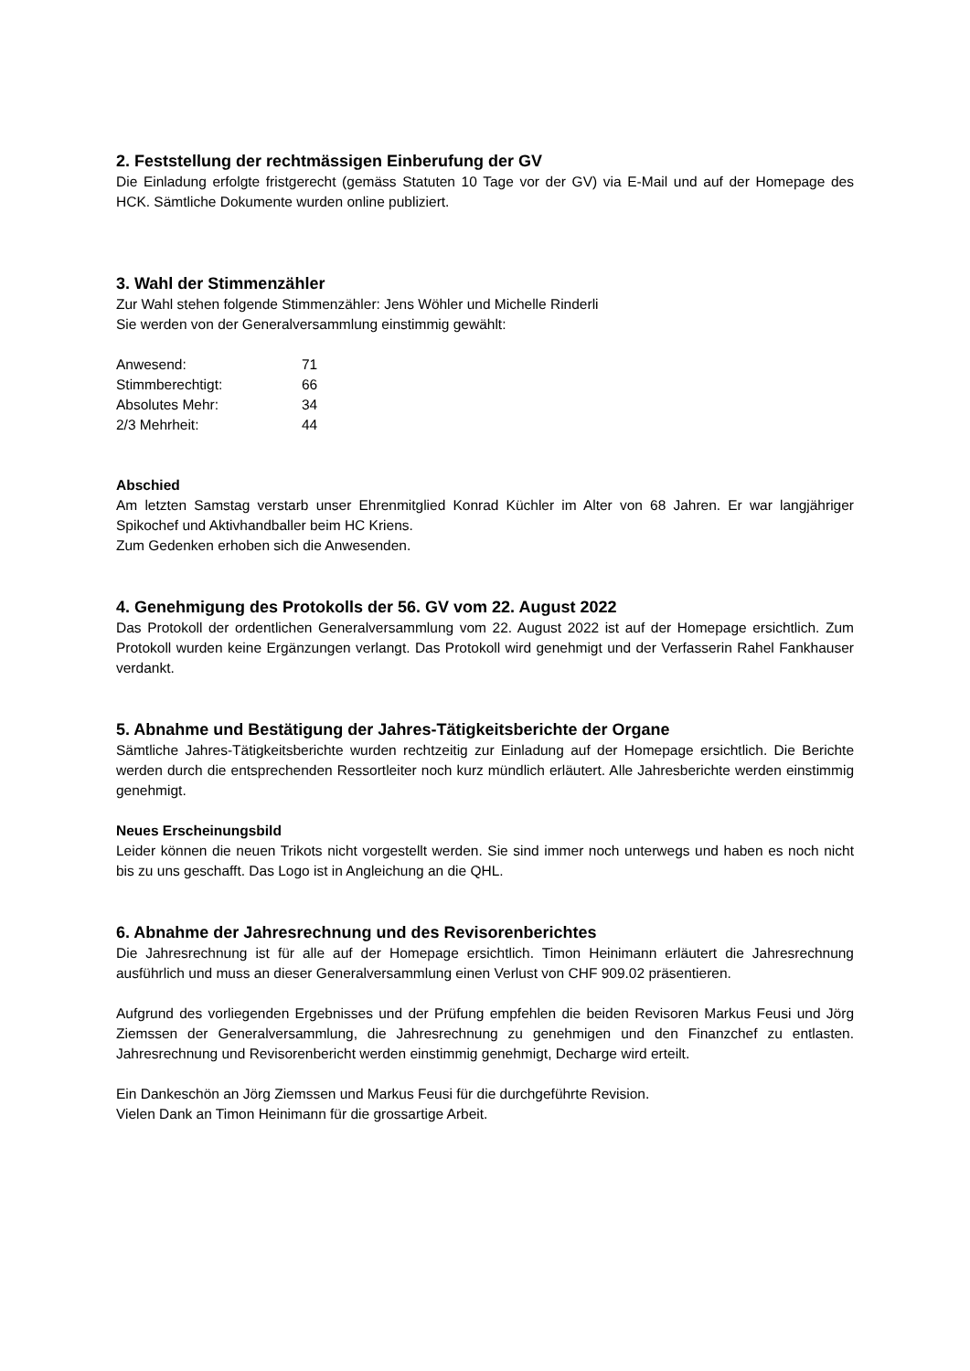2. Feststellung der rechtmässigen Einberufung der GV
Die Einladung erfolgte fristgerecht (gemäss Statuten 10 Tage vor der GV) via E-Mail und auf der Homepage des HCK. Sämtliche Dokumente wurden online publiziert.
3. Wahl der Stimmenzähler
Zur Wahl stehen folgende Stimmenzähler: Jens Wöhler und Michelle Rinderli
Sie werden von der Generalversammlung einstimmig gewählt:
| Anwesend: | 71 |
| Stimmberechtigt: | 66 |
| Absolutes Mehr: | 34 |
| 2/3 Mehrheit: | 44 |
Abschied
Am letzten Samstag verstarb unser Ehrenmitglied Konrad Küchler im Alter von 68 Jahren. Er war langjähriger Spikochef und Aktivhandballer beim HC Kriens.
Zum Gedenken erhoben sich die Anwesenden.
4. Genehmigung des Protokolls der 56. GV vom 22. August 2022
Das Protokoll der ordentlichen Generalversammlung vom 22. August 2022 ist auf der Homepage ersichtlich. Zum Protokoll wurden keine Ergänzungen verlangt. Das Protokoll wird genehmigt und der Verfasserin Rahel Fankhauser verdankt.
5. Abnahme und Bestätigung der Jahres-Tätigkeitsberichte der Organe
Sämtliche Jahres-Tätigkeitsberichte wurden rechtzeitig zur Einladung auf der Homepage ersichtlich. Die Berichte werden durch die entsprechenden Ressortleiter noch kurz mündlich erläutert. Alle Jahresberichte werden einstimmig genehmigt.
Neues Erscheinungsbild
Leider können die neuen Trikots nicht vorgestellt werden. Sie sind immer noch unterwegs und haben es noch nicht bis zu uns geschafft. Das Logo ist in Angleichung an die QHL.
6. Abnahme der Jahresrechnung und des Revisorenberichtes
Die Jahresrechnung ist für alle auf der Homepage ersichtlich. Timon Heinimann erläutert die Jahresrechnung ausführlich und muss an dieser Generalversammlung einen Verlust von CHF 909.02 präsentieren.
Aufgrund des vorliegenden Ergebnisses und der Prüfung empfehlen die beiden Revisoren Markus Feusi und Jörg Ziemssen der Generalversammlung, die Jahresrechnung zu genehmigen und den Finanzchef zu entlasten. Jahresrechnung und Revisorenbericht werden einstimmig genehmigt, Decharge wird erteilt.
Ein Dankeschön an Jörg Ziemssen und Markus Feusi für die durchgeführte Revision.
Vielen Dank an Timon Heinimann für die grossartige Arbeit.